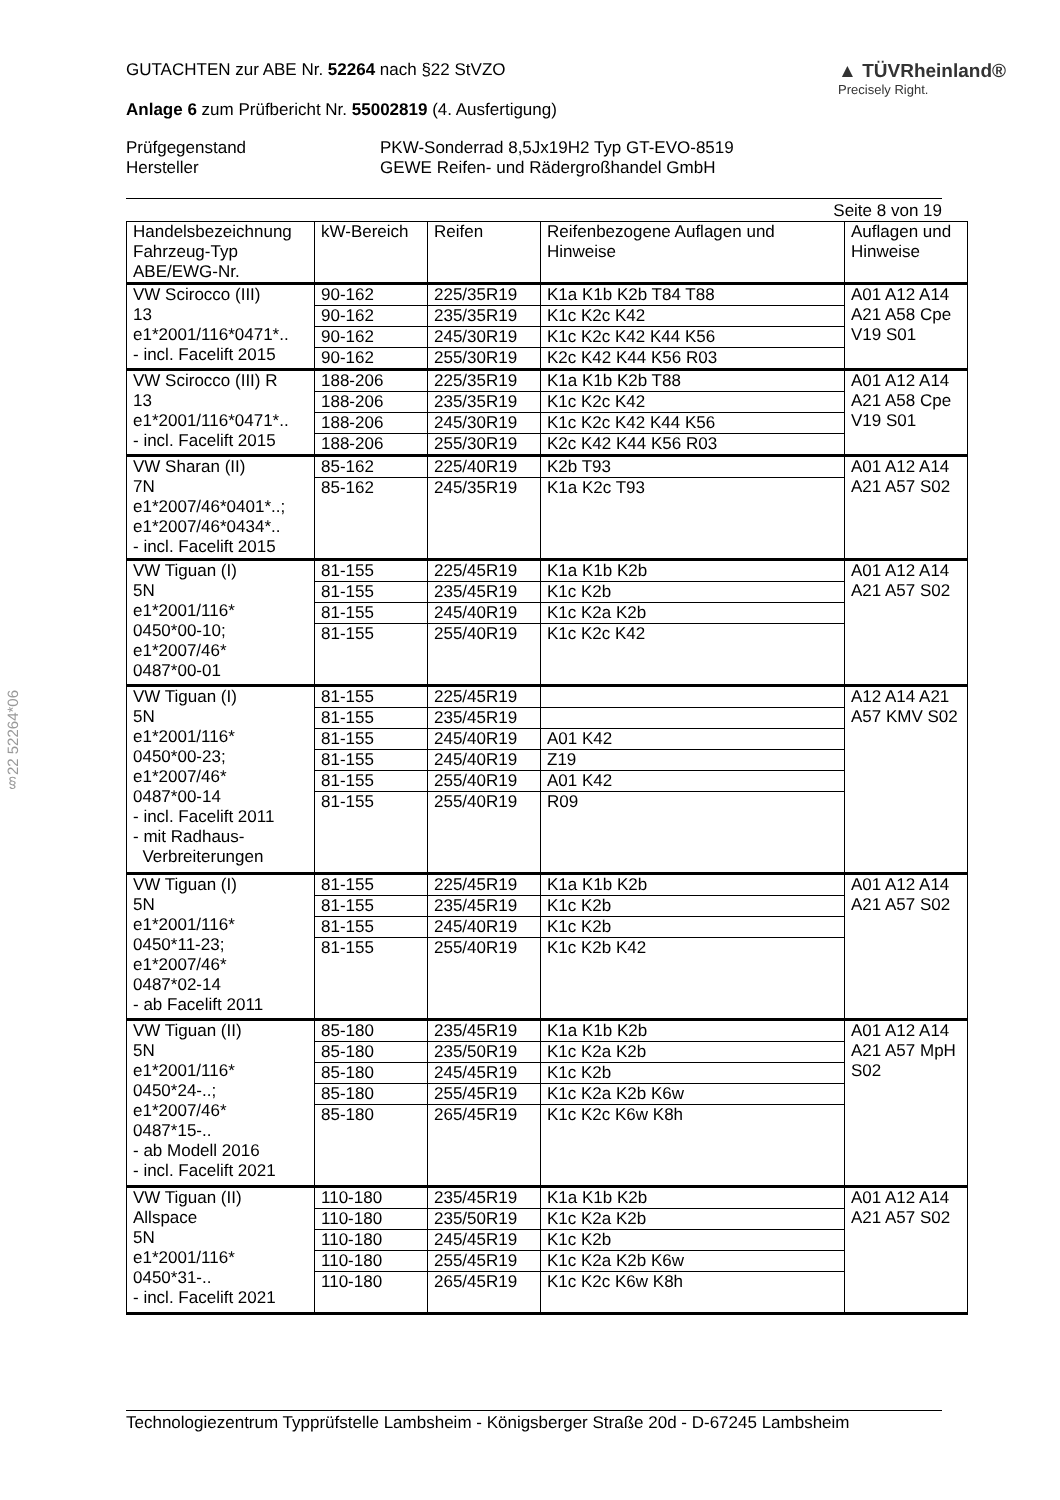§22 52264*06
GUTACHTEN zur ABE Nr. 52264 nach §22 StVZO
Anlage 6 zum Prüfbericht Nr. 55002819 (4. Ausfertigung)
▲ TÜVRheinland®
Precisely Right.
Prüfgegenstand
Hersteller
PKW-Sonderrad 8,5Jx19H2 Typ GT-EVO-8519
GEWE Reifen- und Rädergroßhandel GmbH
Seite 8 von 19
| Handelsbezeichnung Fahrzeug-Typ ABE/EWG-Nr. | kW-Bereich | Reifen | Reifenbezogene Auflagen und Hinweise | Auflagen und Hinweise |
| --- | --- | --- | --- | --- |
| VW Scirocco (III) 13 e1*2001/116*0471*.. - incl. Facelift 2015 | 90-162 | 225/35R19 | K1a K1b K2b T84 T88 | A01 A12 A14 A21 A58 Cpe V19 S01 |
| | 90-162 | 235/35R19 | K1c K2c K42 | |
| | 90-162 | 245/30R19 | K1c K2c K42 K44 K56 | |
| | 90-162 | 255/30R19 | K2c K42 K44 K56 R03 | |
| VW Scirocco (III) R 13 e1*2001/116*0471*.. - incl. Facelift 2015 | 188-206 | 225/35R19 | K1a K1b K2b T88 | A01 A12 A14 A21 A58 Cpe V19 S01 |
| | 188-206 | 235/35R19 | K1c K2c K42 | |
| | 188-206 | 245/30R19 | K1c K2c K42 K44 K56 | |
| | 188-206 | 255/30R19 | K2c K42 K44 K56 R03 | |
| VW Sharan (II) 7N e1*2007/46*0401*..; e1*2007/46*0434*.. - incl. Facelift 2015 | 85-162 | 225/40R19 | K2b T93 | A01 A12 A14 A21 A57 S02 |
| | 85-162 | 245/35R19 | K1a K2c T93 | |
| VW Tiguan (I) 5N e1*2001/116* 0450*00-10; e1*2007/46* 0487*00-01 | 81-155 | 225/45R19 | K1a K1b K2b | A01 A12 A14 A21 A57 S02 |
| | 81-155 | 235/45R19 | K1c K2b | |
| | 81-155 | 245/40R19 | K1c K2a K2b | |
| | 81-155 | 255/40R19 | K1c K2c K42 | |
| VW Tiguan (I) 5N e1*2001/116* 0450*00-23; e1*2007/46* 0487*00-14 - incl. Facelift 2011 - mit Radhaus- Verbreiterungen | 81-155 | 225/45R19 | | A12 A14 A21 A57 KMV S02 |
| | 81-155 | 235/45R19 | | |
| | 81-155 | 245/40R19 | A01 K42 | |
| | 81-155 | 245/40R19 | Z19 | |
| | 81-155 | 255/40R19 | A01 K42 | |
| | 81-155 | 255/40R19 | R09 | |
| VW Tiguan (I) 5N e1*2001/116* 0450*11-23; e1*2007/46* 0487*02-14 - ab Facelift 2011 | 81-155 | 225/45R19 | K1a K1b K2b | A01 A12 A14 A21 A57 S02 |
| | 81-155 | 235/45R19 | K1c K2b | |
| | 81-155 | 245/40R19 | K1c K2b | |
| | 81-155 | 255/40R19 | K1c K2b K42 | |
| VW Tiguan (II) 5N e1*2001/116* 0450*24-..; e1*2007/46* 0487*15-.. - ab Modell 2016 - incl. Facelift 2021 | 85-180 | 235/45R19 | K1a K1b K2b | A01 A12 A14 A21 A57 MpH S02 |
| | 85-180 | 235/50R19 | K1c K2a K2b | |
| | 85-180 | 245/45R19 | K1c K2b | |
| | 85-180 | 255/45R19 | K1c K2a K2b K6w | |
| | 85-180 | 265/45R19 | K1c K2c K6w K8h | |
| VW Tiguan (II) Allspace 5N e1*2001/116* 0450*31-.. - incl. Facelift 2021 | 110-180 | 235/45R19 | K1a K1b K2b | A01 A12 A14 A21 A57 S02 |
| | 110-180 | 235/50R19 | K1c K2a K2b | |
| | 110-180 | 245/45R19 | K1c K2b | |
| | 110-180 | 255/45R19 | K1c K2a K2b K6w | |
| | 110-180 | 265/45R19 | K1c K2c K6w K8h | |
Technologiezentrum Typprüfstelle Lambsheim - Königsberger Straße 20d - D-67245 Lambsheim